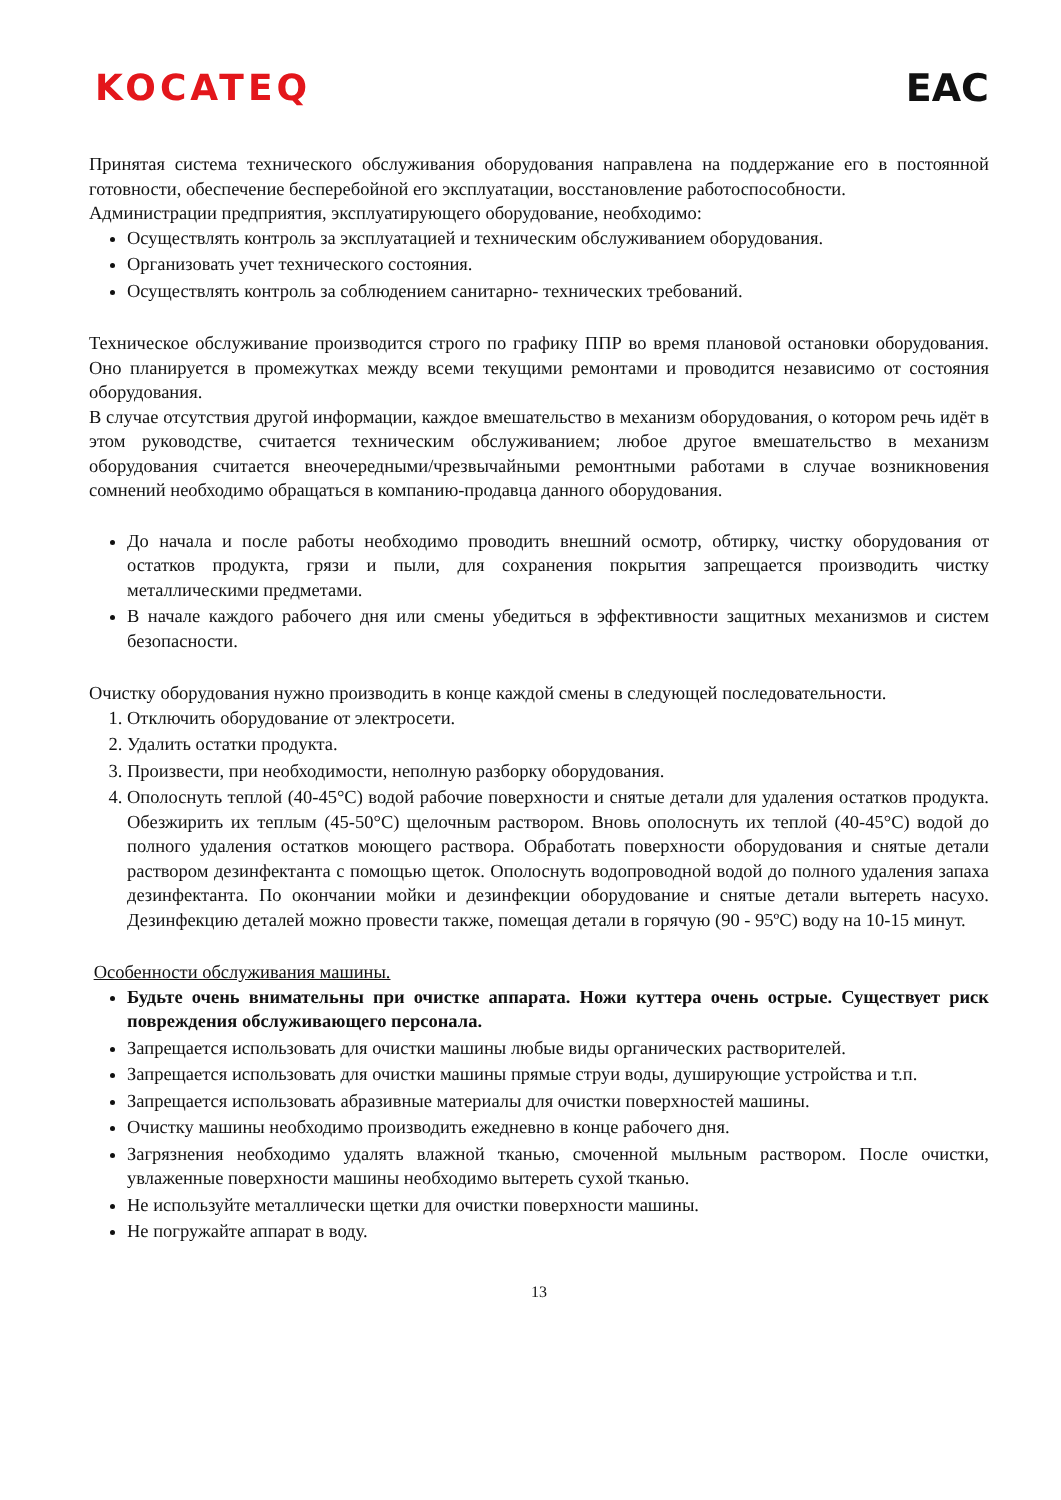KOCATEQ EAC
Принятая система технического обслуживания оборудования направлена на поддержание его в постоянной готовности, обеспечение бесперебойной его эксплуатации, восстановление работоспособности.
Администрации предприятия, эксплуатирующего оборудование, необходимо:
Осуществлять контроль за эксплуатацией и техническим обслуживанием оборудования.
Организовать учет технического состояния.
Осуществлять контроль за соблюдением санитарно- технических требований.
Техническое обслуживание производится строго по графику ППР во время плановой остановки оборудования. Оно планируется в промежутках между всеми текущими ремонтами и проводится независимо от состояния оборудования.
В случае отсутствия другой информации, каждое вмешательство в механизм оборудования, о котором речь идёт в этом руководстве, считается техническим обслуживанием; любое другое вмешательство в механизм оборудования считается внеочередными/чрезвычайными ремонтными работами в случае возникновения сомнений необходимо обращаться в компанию-продавца данного оборудования.
До начала и после работы необходимо проводить внешний осмотр, обтирку, чистку оборудования от остатков продукта, грязи и пыли, для сохранения покрытия запрещается производить чистку металлическими предметами.
В начале каждого рабочего дня или смены убедиться в эффективности защитных механизмов и систем безопасности.
Очистку оборудования нужно производить в конце каждой смены в следующей последовательности.
1. Отключить оборудование от электросети.
2. Удалить остатки продукта.
3. Произвести, при необходимости, неполную разборку оборудования.
4. Ополоснуть теплой (40-45°С) водой рабочие поверхности и снятые детали для удаления остатков продукта. Обезжирить их теплым (45-50°С) щелочным раствором. Вновь ополоснуть их теплой (40-45°С) водой до полного удаления остатков моющего раствора. Обработать поверхности оборудования и снятые детали раствором дезинфектанта с помощью щеток. Ополоснуть водопроводной водой до полного удаления запаха дезинфектанта. По окончании мойки и дезинфекции оборудование и снятые детали вытереть насухо. Дезинфекцию деталей можно провести также, помещая детали в горячую (90 - 95ºС) воду на 10-15 минут.
Особенности обслуживания машины.
Будьте очень внимательны при очистке аппарата. Ножи куттера очень острые. Существует риск повреждения обслуживающего персонала.
Запрещается использовать для очистки машины любые виды органических растворителей.
Запрещается использовать для очистки машины прямые струи воды, душирующие устройства и т.п.
Запрещается использовать абразивные материалы для очистки поверхностей машины.
Очистку машины необходимо производить ежедневно в конце рабочего дня.
Загрязнения необходимо удалять влажной тканью, смоченной мыльным раствором. После очистки, увлаженные поверхности машины необходимо вытереть сухой тканью.
Не используйте металлически щетки для очистки поверхности машины.
Не погружайте аппарат в воду.
13